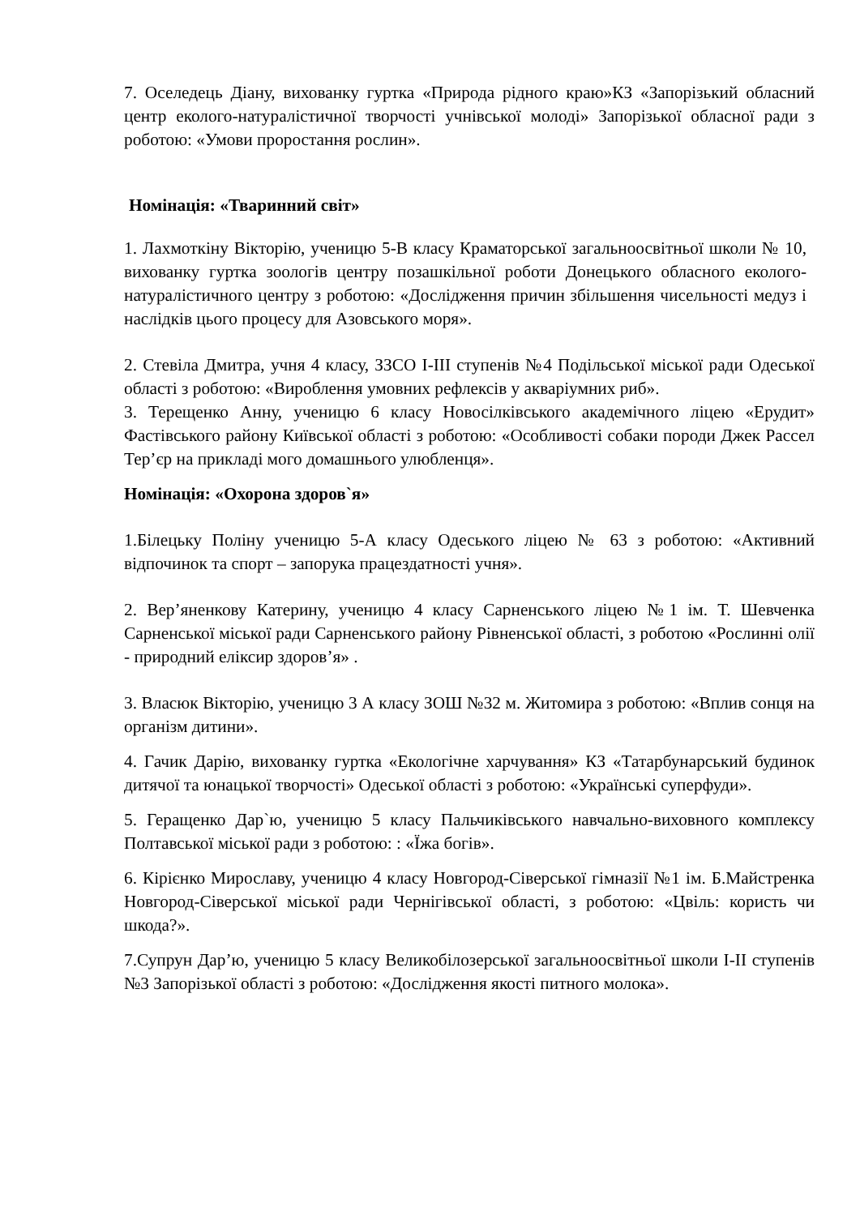7. Оселедець Діану, вихованку гуртка «Природа рідного краю»КЗ «Запорізький обласний центр еколого-натуралістичної творчості учнівської молоді» Запорізької обласної ради з роботою: «Умови проростання рослин».
Номінація: «Тваринний світ»
1. Лахмоткіну Вікторію, ученицю 5-В класу Краматорської загальноосвітньої школи № 10, вихованку гуртка зоологів центру позашкільної роботи Донецького обласного еколого-натуралістичного центру з роботою: «Дослідження причин збільшення чисельності медуз і наслідків цього процесу для Азовського моря».
2. Стевіла Дмитра, учня 4 класу, ЗЗСО І-ІІІ ступенів №4 Подільської міської ради Одеської області з роботою: «Вироблення умовних рефлексів у акваріумних риб».
3. Терещенко Анну, ученицю 6 класу Новосілківського академічного ліцею «Ерудит» Фастівського району Київської області з роботою: «Особливості собаки породи Джек Рассел Тер’єр на прикладі мого домашнього улюбленця».
Номінація: «Охорона здоров`я»
1.Білецьку Поліну ученицю 5-А класу Одеського ліцею № 63 з роботою: «Активний відпочинок та спорт – запорука працездатності учня».
2. Вер’яненкову Катерину, ученицю 4 класу Сарненського ліцею №1 ім. Т. Шевченка Сарненської міської ради Сарненського району Рівненської області, з роботою «Рослинні олії - природний еліксир здоров’я» .
3. Власюк Вікторію, ученицю 3 А класу ЗОШ №32 м. Житомира з роботою: «Вплив сонця на організм дитини».
4. Гачик Дарію, вихованку гуртка «Екологічне харчування» КЗ «Татарбунарський будинок дитячої та юнацької творчості» Одеської області з роботою: «Українські суперфуди».
5. Геращенко Дар`ю, ученицю 5 класу Пальчиківського навчально-виховного комплексу Полтавської міської ради з роботою: : «Їжа богів».
6. Кірієнко Мирославу, ученицю 4 класу Новгород-Сіверської гімназії №1 ім. Б.Майстренка Новгород-Сіверської міської ради Чернігівської області, з роботою: «Цвіль: користь чи шкода?».
7.Супрун Дар’ю, ученицю 5 класу Великобілозерської загальноосвітньої школи І-ІІ ступенів №3 Запорізької області з роботою: «Дослідження якості питного молока».